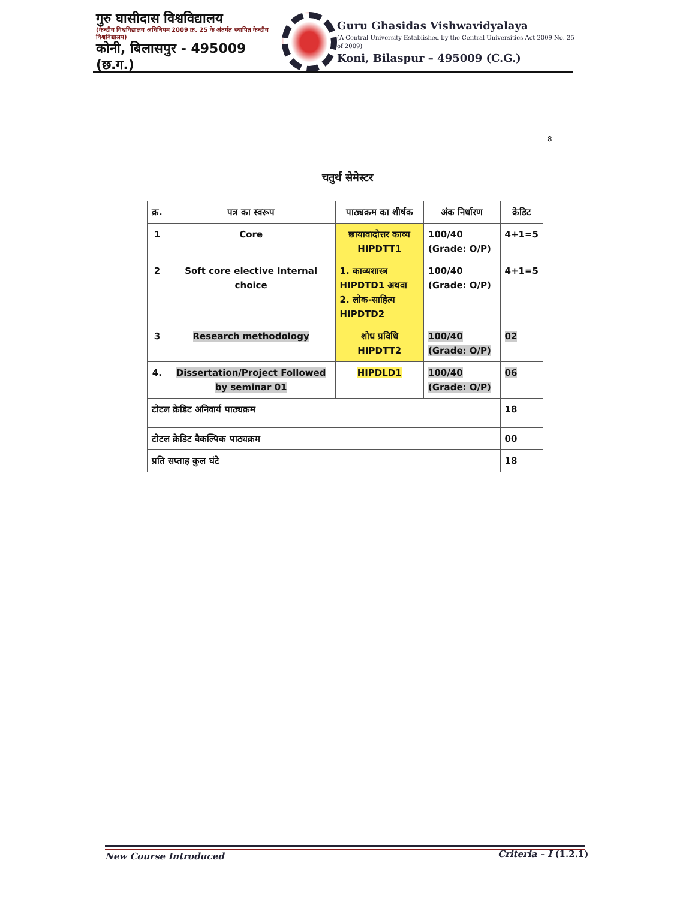गुरु घासीदास विश्वविद्यालय
(केन्द्रीय विश्वविद्यालय अधिनियम 2009 क्र. 25 के अंतर्गत स्थापित केन्द्रीय विश्वविद्यालय)
कोनी, बिलासपुर - 495009 (छ.ग.)
Guru Ghasidas Vishwavidyalaya
(A Central University Established by the Central Universities Act 2009 No. 25 of 2009)
Koni, Bilaspur – 495009 (C.G.)
8
चतुर्थ सेमेस्टर
| क्र. | पत्र का स्वरूप | पाठ्यक्रम का शीर्षक | अंक निर्धारण | क्रेडिट |
| --- | --- | --- | --- | --- |
| 1 | Core | छायावादोत्तर काव्य HIPDTT1 | 100/40 (Grade: O/P) | 4+1=5 |
| 2 | Soft core elective Internal choice | 1. काव्यशास्त्र HIPDTD1 अथवा 2. लोक-साहित्य HIPDTD2 | 100/40 (Grade: O/P) | 4+1=5 |
| 3 | Research methodology | शोध प्रविधि HIPDTT2 | 100/40 (Grade: O/P) | 02 |
| 4. | Dissertation/Project Followed by seminar 01 | HIPDLD1 | 100/40 (Grade: O/P) | 06 |
| टोटल क्रेडिट अनिवार्य पाठ्यक्रम | | | | 18 |
| टोटल क्रेडिट वैकल्पिक पाठ्यक्रम | | | | 00 |
| प्रति सप्ताह कुल घंटे | | | | 18 |
New Course Introduced Criteria – I (1.2.1)